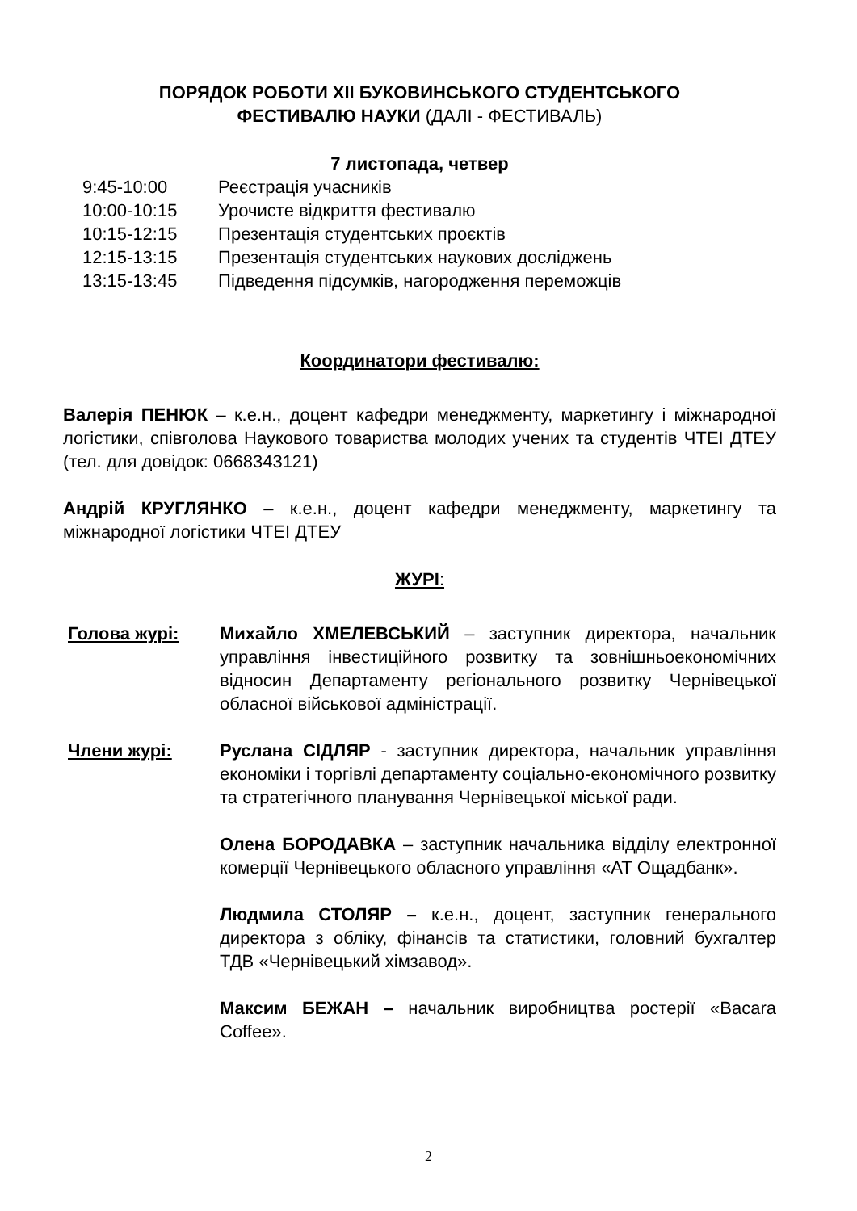ПОРЯДОК РОБОТИ XII БУКОВИНСЬКОГО СТУДЕНТСЬКОГО
ФЕСТИВАЛЮ НАУКИ (ДАЛІ - ФЕСТИВАЛЬ)
7 листопада, четвер
9:45-10:00 Реєстрація учасників
10:00-10:15 Урочисте відкриття фестивалю
10:15-12:15 Презентація студентських проєктів
12:15-13:15 Презентація студентських наукових досліджень
13:15-13:45 Підведення підсумків, нагородження переможців
Координатори фестивалю:
Валерія ПЕНЮК – к.е.н., доцент кафедри менеджменту, маркетингу і міжнародної логістики, співголова Наукового товариства молодих учених та студентів ЧТЕІ ДТЕУ (тел. для довідок: 0668343121)
Андрій КРУГЛЯНКО – к.е.н., доцент кафедри менеджменту, маркетингу та міжнародної логістики ЧТЕІ ДТЕУ
ЖУРІ:
Голова журі: Михайло ХМЕЛЕВСЬКИЙ – заступник директора, начальник управління інвестиційного розвитку та зовнішньоекономічних відносин Департаменту регіонального розвитку Чернівецької обласної військової адміністрації.
Члени журі: Руслана СІДЛЯР - заступник директора, начальник управління економіки і торгівлі департаменту соціально-економічного розвитку та стратегічного планування Чернівецької міської ради.
Олена БОРОДАВКА – заступник начальника відділу електронної комерції Чернівецького обласного управління «АТ Ощадбанк».
Людмила СТОЛЯР – к.е.н., доцент, заступник генерального директора з обліку, фінансів та статистики, головний бухгалтер ТДВ «Чернівецький хімзавод».
Максим БЕЖАН – начальник виробництва ростерії «Bacara Coffee».
2